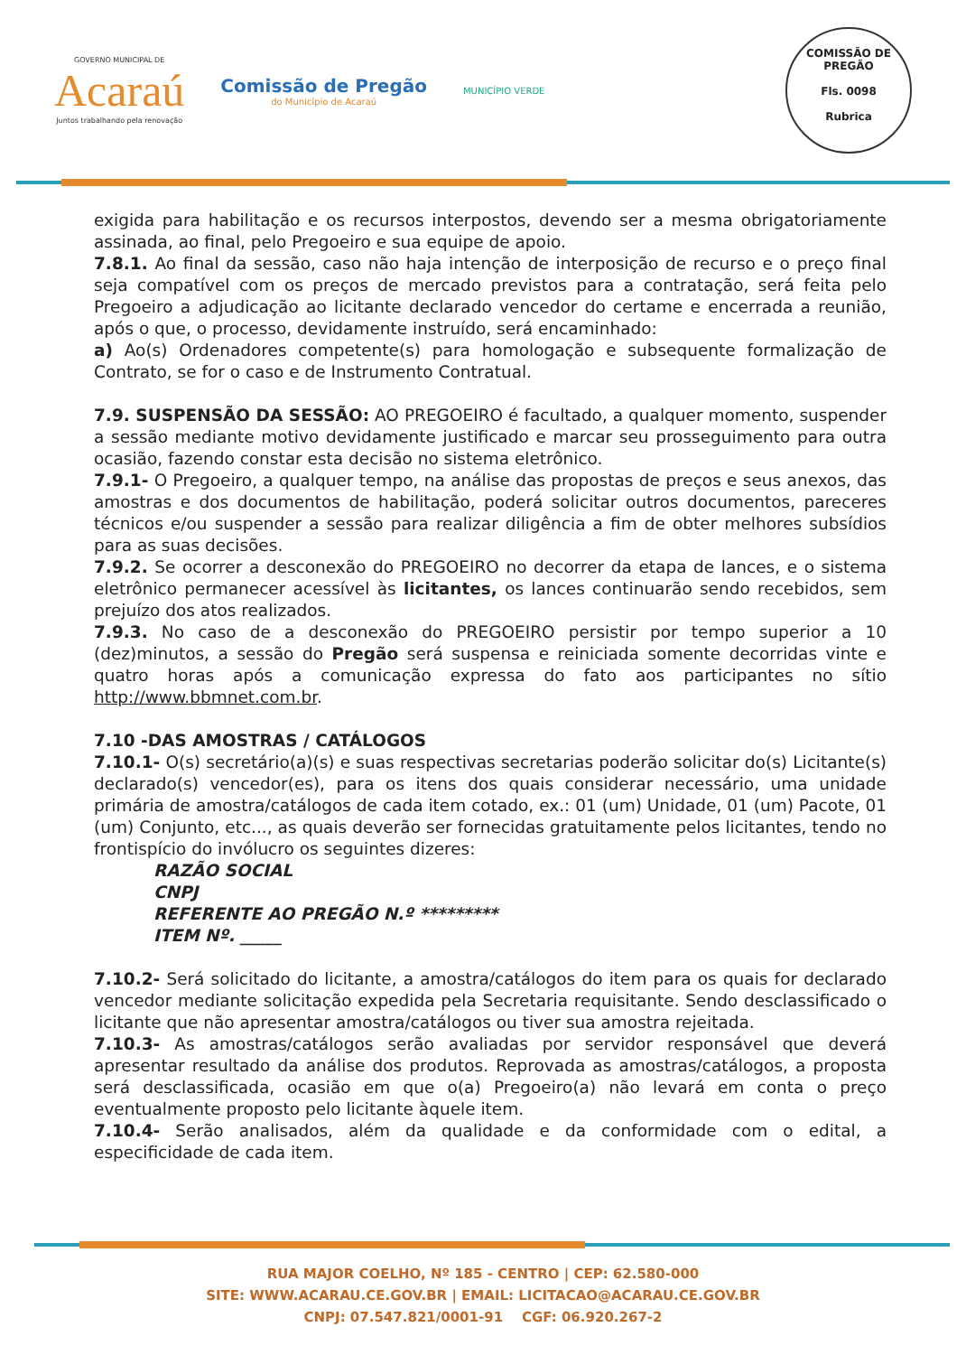GOVERNO MUNICIPAL DE
Acaraú
Juntos trabalhando pela renovação
Comissão de Pregão
do Município de Acaraú
MUNICÍPIO VERDE
COMISSÃO DE PREGÃO
Fls. 0098
Rubrica
exigida para habilitação e os recursos interpostos, devendo ser a mesma obrigatoriamente assinada, ao final, pelo Pregoeiro e sua equipe de apoio.
7.8.1. Ao final da sessão, caso não haja intenção de interposição de recurso e o preço final seja compatível com os preços de mercado previstos para a contratação, será feita pelo Pregoeiro a adjudicação ao licitante declarado vencedor do certame e encerrada a reunião, após o que, o processo, devidamente instruído, será encaminhado:
a) Ao(s) Ordenadores competente(s) para homologação e subsequente formalização de Contrato, se for o caso e de Instrumento Contratual.
7.9. SUSPENSÃO DA SESSÃO: AO PREGOEIRO é facultado, a qualquer momento, suspender a sessão mediante motivo devidamente justificado e marcar seu prosseguimento para outra ocasião, fazendo constar esta decisão no sistema eletrônico.
7.9.1- O Pregoeiro, a qualquer tempo, na análise das propostas de preços e seus anexos, das amostras e dos documentos de habilitação, poderá solicitar outros documentos, pareceres técnicos e/ou suspender a sessão para realizar diligência a fim de obter melhores subsídios para as suas decisões.
7.9.2. Se ocorrer a desconexão do PREGOEIRO no decorrer da etapa de lances, e o sistema eletrônico permanecer acessível às licitantes, os lances continuarão sendo recebidos, sem prejuízo dos atos realizados.
7.9.3. No caso de a desconexão do PREGOEIRO persistir por tempo superior a 10 (dez)minutos, a sessão do Pregão será suspensa e reiniciada somente decorridas vinte e quatro horas após a comunicação expressa do fato aos participantes no sítio http://www.bbmnet.com.br.
7.10 -DAS AMOSTRAS / CATÁLOGOS
7.10.1- O(s) secretário(a)(s) e suas respectivas secretarias poderão solicitar do(s) Licitante(s) declarado(s) vencedor(es), para os itens dos quais considerar necessário, uma unidade primária de amostra/catálogos de cada item cotado, ex.: 01 (um) Unidade, 01 (um) Pacote, 01 (um) Conjunto, etc..., as quais deverão ser fornecidas gratuitamente pelos licitantes, tendo no frontispício do invólucro os seguintes dizeres:
RAZÃO SOCIAL
CNPJ
REFERENTE AO PREGÃO N.º *********
ITEM Nº. _____
7.10.2- Será solicitado do licitante, a amostra/catálogos do item para os quais for declarado vencedor mediante solicitação expedida pela Secretaria requisitante. Sendo desclassificado o licitante que não apresentar amostra/catálogos ou tiver sua amostra rejeitada.
7.10.3- As amostras/catálogos serão avaliadas por servidor responsável que deverá apresentar resultado da análise dos produtos. Reprovada as amostras/catálogos, a proposta será desclassificada, ocasião em que o(a) Pregoeiro(a) não levará em conta o preço eventualmente proposto pelo licitante àquele item.
7.10.4- Serão analisados, além da qualidade e da conformidade com o edital, a especificidade de cada item.
RUA MAJOR COELHO, Nº 185 - CENTRO | CEP: 62.580-000
SITE: WWW.ACARAU.CE.GOV.BR | EMAIL: LICITACAO@ACARAU.CE.GOV.BR
CNPJ: 07.547.821/0001-91 CGF: 06.920.267-2